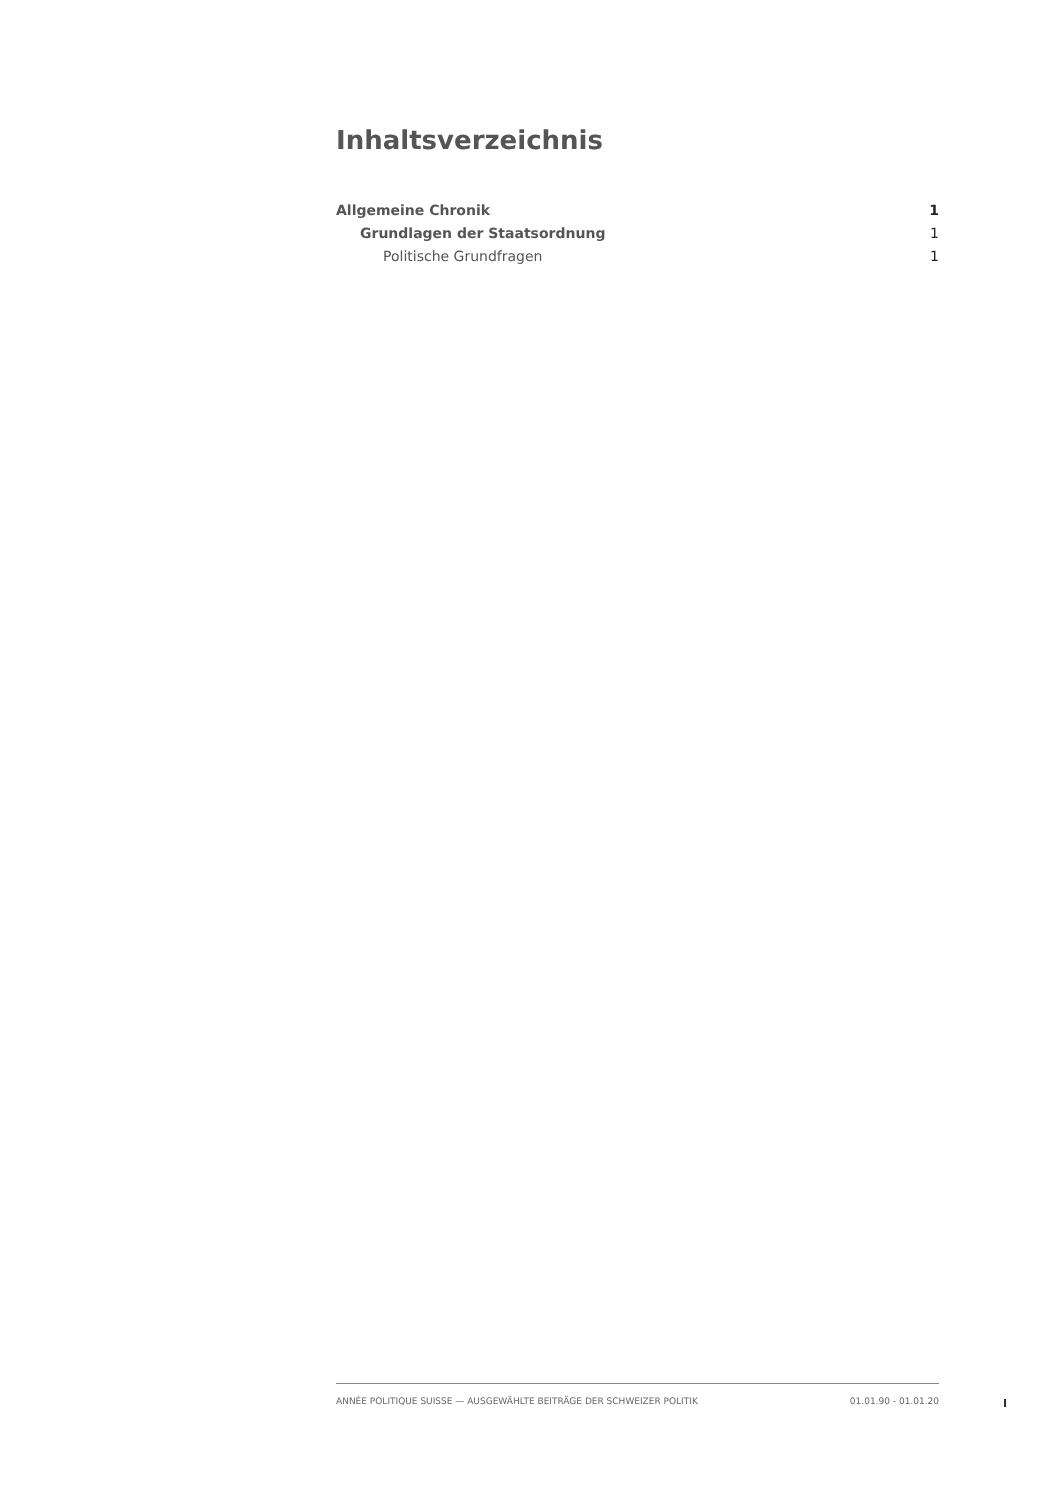Inhaltsverzeichnis
Allgemeine Chronik 1
Grundlagen der Staatsordnung 1
Politische Grundfragen 1
ANNÉE POLITIQUE SUISSE — AUSGEWÄHLTE BEITRÄGE DER SCHWEIZER POLITIK 01.01.90 - 01.01.20
I